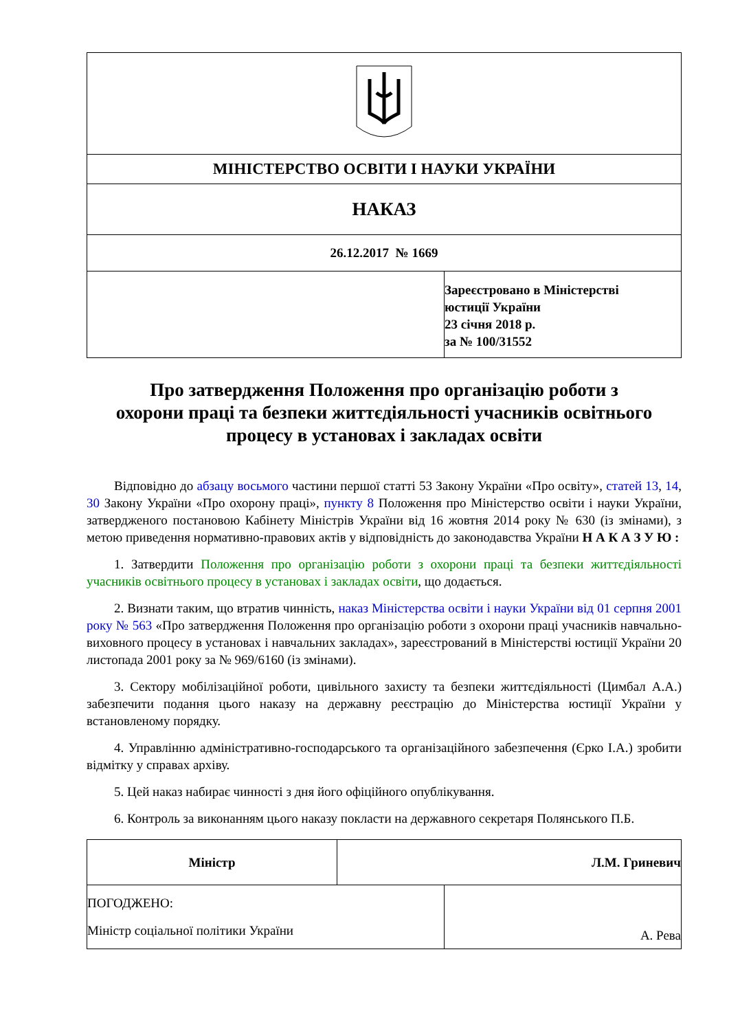| МІНІСТЕРСТВО ОСВІТИ І НАУКИ УКРАЇНИ |
| НАКАЗ |
| 26.12.2017 № 1669 |
| | Зареєстровано в Міністерстві юстиції України 23 січня 2018 р. за № 100/31552 |
Про затвердження Положення про організацію роботи з охорони праці та безпеки життєдіяльності учасників освітнього процесу в установах і закладах освіти
Відповідно до абзацу восьмого частини першої статті 53 Закону України «Про освіту», статей 13, 14, 30 Закону України «Про охорону праці», пункту 8 Положення про Міністерство освіти і науки України, затвердженого постановою Кабінету Міністрів України від 16 жовтня 2014 року № 630 (із змінами), з метою приведення нормативно-правових актів у відповідність до законодавства України Н А К А З У Ю :
1. Затвердити Положення про організацію роботи з охорони праці та безпеки життєдіяльності учасників освітнього процесу в установах і закладах освіти, що додається.
2. Визнати таким, що втратив чинність, наказ Міністерства освіти і науки України від 01 серпня 2001 року № 563 «Про затвердження Положення про організацію роботи з охорони праці учасників навчально-виховного процесу в установах і навчальних закладах», зареєстрований в Міністерстві юстиції України 20 листопада 2001 року за № 969/6160 (із змінами).
3. Сектору мобілізаційної роботи, цивільного захисту та безпеки життєдіяльності (Цимбал А.А.) забезпечити подання цього наказу на державну реєстрацію до Міністерства юстиції України у встановленому порядку.
4. Управлінню адміністративно-господарського та організаційного забезпечення (Єрко І.А.) зробити відмітку у справах архіву.
5. Цей наказ набирає чинності з дня його офіційного опублікування.
6. Контроль за виконанням цього наказу покласти на державного секретаря Полянського П.Б.
| Міністр | Л.М. Гриневич |
| ПОГОДЖЕНО: Міністр соціальної політики України | А. Рева |